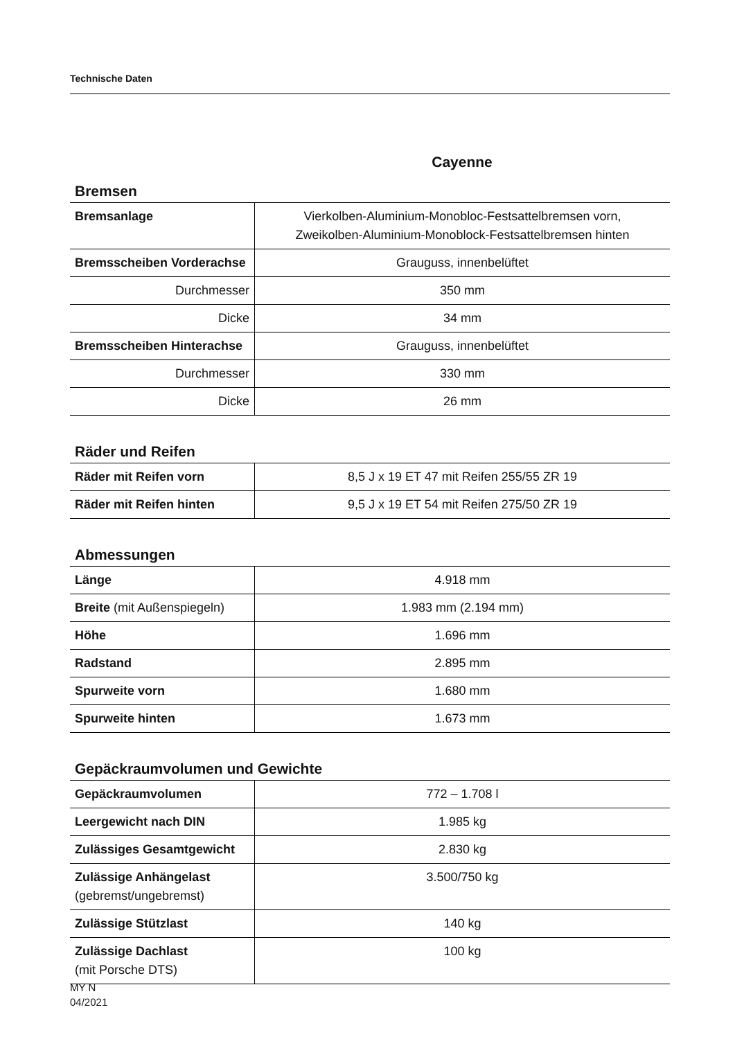Technische Daten
Cayenne
Bremsen
| Bremsanlage | Vierkolben-Aluminium-Monobloc-Festsattelbremsen vorn, Zweikolben-Aluminium-Monoblock-Festsattelbremsen hinten |
| Bremsscheiben Vorderachse | Grauguss, innenbelüftet |
| Durchmesser | 350 mm |
| Dicke | 34 mm |
| Bremsscheiben Hinterachse | Grauguss, innenbelüftet |
| Durchmesser | 330 mm |
| Dicke | 26 mm |
Räder und Reifen
| Räder mit Reifen vorn | 8,5 J x 19 ET 47 mit Reifen 255/55 ZR 19 |
| Räder mit Reifen hinten | 9,5 J x 19 ET 54 mit Reifen 275/50 ZR 19 |
Abmessungen
| Länge | 4.918 mm |
| Breite (mit Außenspiegeln) | 1.983 mm (2.194 mm) |
| Höhe | 1.696 mm |
| Radstand | 2.895 mm |
| Spurweite vorn | 1.680 mm |
| Spurweite hinten | 1.673 mm |
Gepäckraumvolumen und Gewichte
| Gepäckraumvolumen | 772 – 1.708 l |
| Leergewicht nach DIN | 1.985 kg |
| Zulässiges Gesamtgewicht | 2.830 kg |
| Zulässige Anhängelast (gebremst/ungebremst) | 3.500/750 kg |
| Zulässige Stützlast | 140 kg |
| Zulässige Dachlast (mit Porsche DTS) | 100 kg |
MY N
04/2021